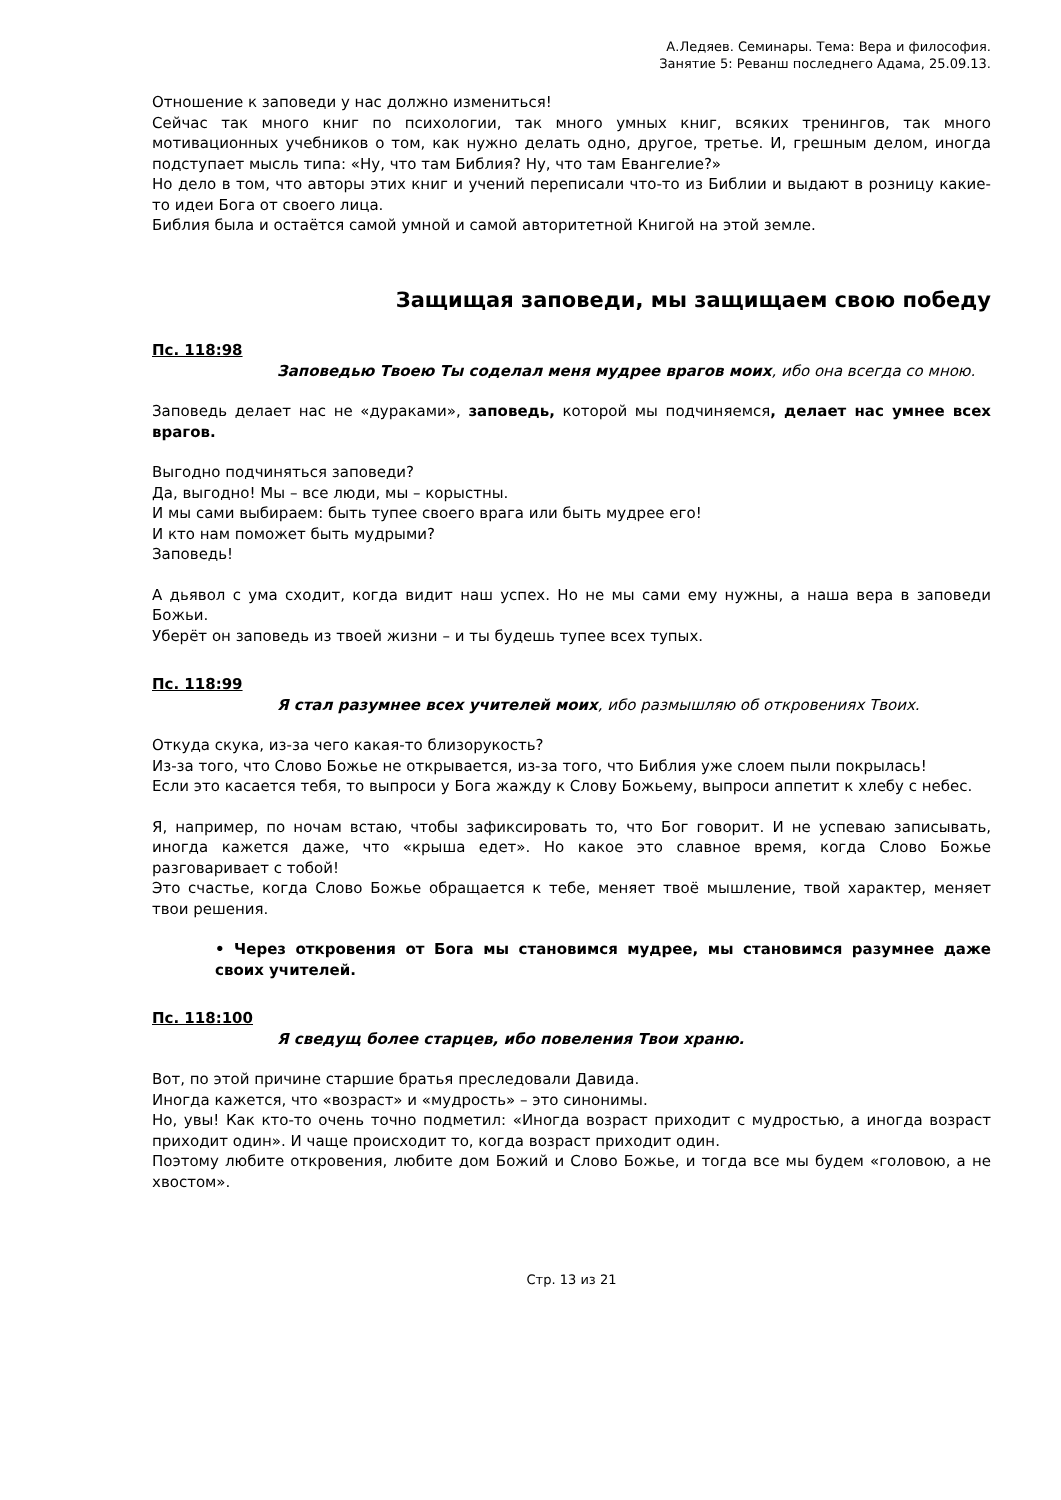А.Ледяев. Семинары. Тема: Вера и философия.
Занятие 5: Реванш последнего Адама, 25.09.13.
Отношение к заповеди у нас должно измениться!
Сейчас так много книг по психологии, так много умных книг, всяких тренингов, так много мотивационных учебников о том, как нужно делать одно, другое, третье. И, грешным делом, иногда подступает мысль типа: «Ну, что там Библия? Ну, что там Евангелие?»
Но дело в том, что авторы этих книг и учений переписали что-то из Библии и выдают в розницу какие-то идеи Бога от своего лица.
Библия была и остаётся самой умной и самой авторитетной Книгой на этой земле.
Защищая заповеди, мы защищаем свою победу
Пс. 118:98
Заповедью Твоею Ты соделал меня мудрее врагов моих, ибо она всегда со мною.
Заповедь делает нас не «дураками», заповедь, которой мы подчиняемся, делает нас умнее всех врагов.
Выгодно подчиняться заповеди?
Да, выгодно! Мы – все люди, мы – корыстны.
И мы сами выбираем: быть тупее своего врага или быть мудрее его!
И кто нам поможет быть мудрыми?
Заповедь!
А дьявол с ума сходит, когда видит наш успех. Но не мы сами ему нужны, а наша вера в заповеди Божьи.
Уберёт он заповедь из твоей жизни – и ты будешь тупее всех тупых.
Пс. 118:99
Я стал разумнее всех учителей моих, ибо размышляю об откровениях Твоих.
Откуда скука, из-за чего какая-то близорукость?
Из-за того, что Слово Божье не открывается, из-за того, что Библия уже слоем пыли покрылась!
Если это касается тебя, то выпроси у Бога жажду к Слову Божьему, выпроси аппетит к хлебу с небес.
Я, например, по ночам встаю, чтобы зафиксировать то, что Бог говорит. И не успеваю записывать, иногда кажется даже, что «крыша едет». Но какое это славное время, когда Слово Божье разговаривает с тобой!
Это счастье, когда Слово Божье обращается к тебе, меняет твоё мышление, твой характер, меняет твои решения.
• Через откровения от Бога мы становимся мудрее, мы становимся разумнее даже своих учителей.
Пс. 118:100
Я сведущ более старцев, ибо повеления Твои храню.
Вот, по этой причине старшие братья преследовали Давида.
Иногда кажется, что «возраст» и «мудрость» – это синонимы.
Но, увы! Как кто-то очень точно подметил: «Иногда возраст приходит с мудростью, а иногда возраст приходит один». И чаще происходит то, когда возраст приходит один.
Поэтому любите откровения, любите дом Божий и Слово Божье, и тогда все мы будем «головою, а не хвостом».
Стр. 13 из 21